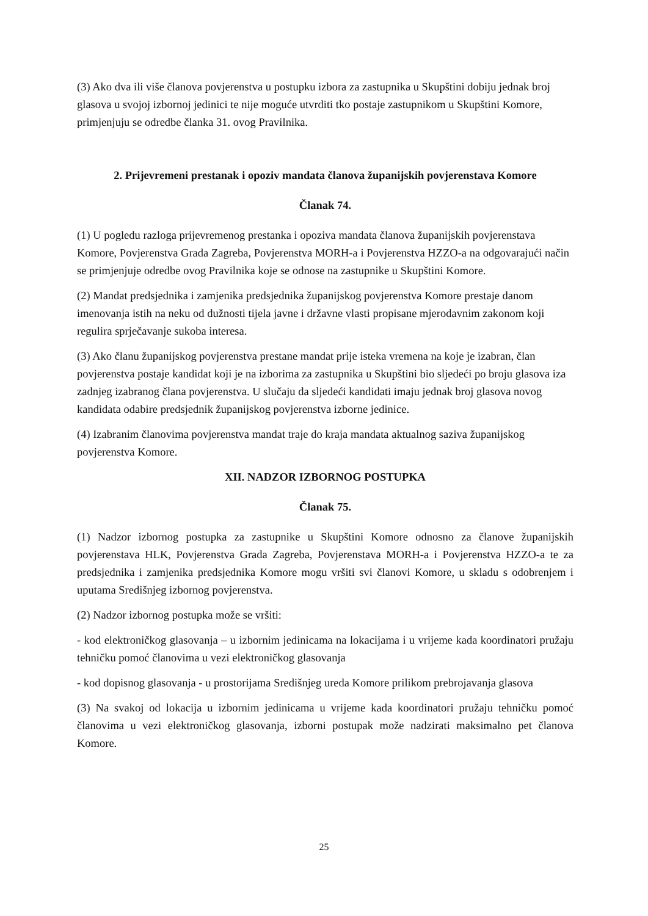(3) Ako dva ili više članova povjerenstva u postupku izbora za zastupnika u Skupštini dobiju jednak broj glasova u svojoj izbornoj jedinici te nije moguće utvrditi tko postaje zastupnikom u Skupštini Komore, primjenjuju se odredbe članka 31. ovog Pravilnika.
2. Prijevremeni prestanak i opoziv mandata članova županijskih povjerenstava Komore
Članak 74.
(1) U pogledu razloga prijevremenog prestanka i opoziva mandata članova županijskih povjerenstava Komore, Povjerenstva Grada Zagreba, Povjerenstva MORH-a i Povjerenstva HZZO-a na odgovarajući način se primjenjuje odredbe ovog Pravilnika koje se odnose na zastupnike u Skupštini Komore.
(2) Mandat predsjednika i zamjenika predsjednika županijskog povjerenstva Komore prestaje danom imenovanja istih na neku od dužnosti tijela javne i državne vlasti propisane mjerodavnim zakonom koji regulira sprječavanje sukoba interesa.
(3) Ako članu županijskog povjerenstva prestane mandat prije isteka vremena na koje je izabran, član povjerenstva postaje kandidat koji je na izborima za zastupnika u Skupštini bio sljedeći po broju glasova iza zadnjeg izabranog člana povjerenstva. U slučaju da sljedeći kandidati imaju jednak broj glasova novog kandidata odabire predsjednik županijskog povjerenstva izborne jedinice.
(4) Izabranim članovima povjerenstva mandat traje do kraja mandata aktualnog saziva županijskog povjerenstva Komore.
XII. NADZOR IZBORNOG POSTUPKA
Članak 75.
(1) Nadzor izbornog postupka za zastupnike u Skupštini Komore odnosno za članove županijskih povjerenstava HLK, Povjerenstva Grada Zagreba, Povjerenstava MORH-a i Povjerenstva HZZO-a te za predsjednika i zamjenika predsjednika Komore mogu vršiti svi članovi Komore, u skladu s odobrenjem i uputama Središnjeg izbornog povjerenstva.
(2) Nadzor izbornog postupka može se vršiti:
- kod elektroničkog glasovanja – u izbornim jedinicama na lokacijama i u vrijeme kada koordinatori pružaju tehničku pomoć članovima u vezi elektroničkog glasovanja
- kod dopisnog glasovanja - u prostorijama Središnjeg ureda Komore prilikom prebrojavanja glasova
(3) Na svakoj od lokacija u izbornim jedinicama u vrijeme kada koordinatori pružaju tehničku pomoć članovima u vezi elektroničkog glasovanja, izborni postupak može nadzirati maksimalno pet članova Komore.
25